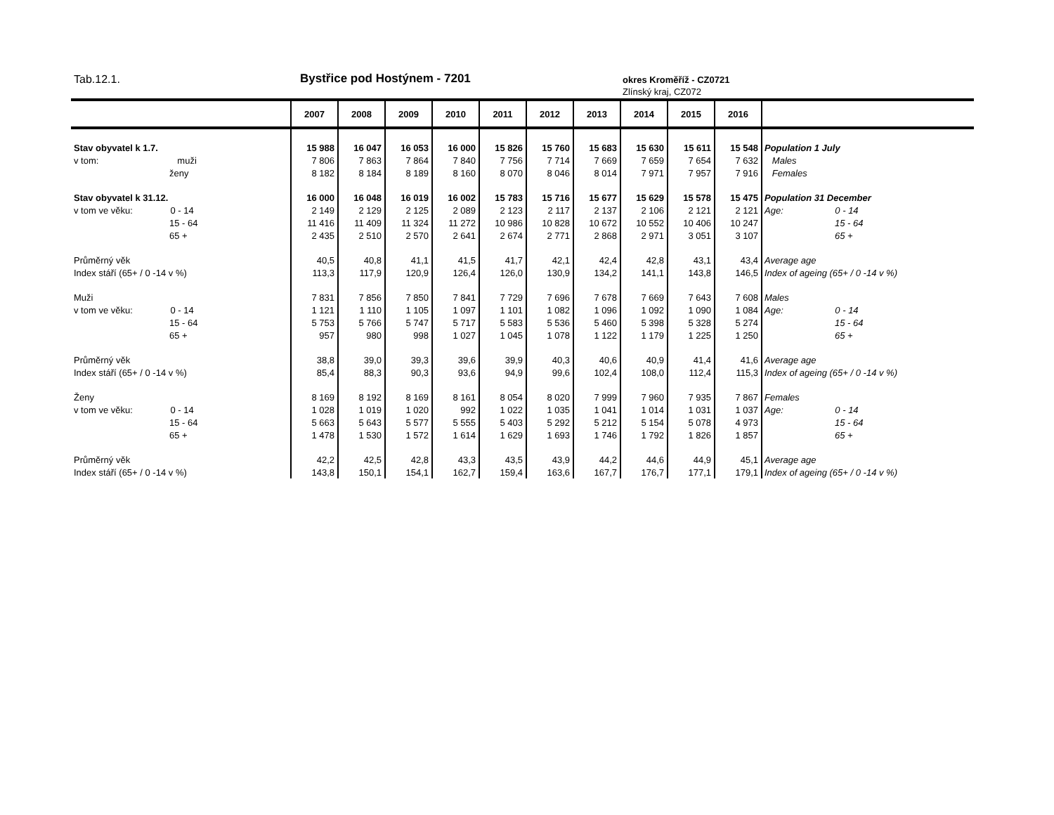Tab.12.1. Bystřice pod Hostýnem - 7201 okres Kroměříž - CZ0721
Zlínský kraj, CZ072
| | 2007 | 2008 | 2009 | 2010 | 2011 | 2012 | 2013 | 2014 | 2015 | 2016 | |
| --- | --- | --- | --- | --- | --- | --- | --- | --- | --- | --- | --- |
| Stav obyvatel k 1.7. | 15 988 | 16 047 | 16 053 | 16 000 | 15 826 | 15 760 | 15 683 | 15 630 | 15 611 | 15 548 | Population 1 July |
| v tom: muži | 7 806 | 7 863 | 7 864 | 7 840 | 7 756 | 7 714 | 7 669 | 7 659 | 7 654 | 7 632 | Males |
| ženy | 8 182 | 8 184 | 8 189 | 8 160 | 8 070 | 8 046 | 8 014 | 7 971 | 7 957 | 7 916 | Females |
| Stav obyvatel k 31.12. | 16 000 | 16 048 | 16 019 | 16 002 | 15 783 | 15 716 | 15 677 | 15 629 | 15 578 | 15 475 | Population 31 December |
| v tom ve věku: 0 - 14 | 2 149 | 2 129 | 2 125 | 2 089 | 2 123 | 2 117 | 2 137 | 2 106 | 2 121 | 2 121 | Age: 0 - 14 |
| 15 - 64 | 11 416 | 11 409 | 11 324 | 11 272 | 10 986 | 10 828 | 10 672 | 10 552 | 10 406 | 10 247 | 15 - 64 |
| 65 + | 2 435 | 2 510 | 2 570 | 2 641 | 2 674 | 2 771 | 2 868 | 2 971 | 3 051 | 3 107 | 65 + |
| Průměrný věk | 40,5 | 40,8 | 41,1 | 41,5 | 41,7 | 42,1 | 42,4 | 42,8 | 43,1 | 43,4 | Average age |
| Index stáří (65+ / 0 -14 v %) | 113,3 | 117,9 | 120,9 | 126,4 | 126,0 | 130,9 | 134,2 | 141,1 | 143,8 | 146,5 | Index of ageing (65+ / 0 -14 v %) |
| Muži | 7 831 | 7 856 | 7 850 | 7 841 | 7 729 | 7 696 | 7 678 | 7 669 | 7 643 | 7 608 | Males |
| v tom ve věku: 0 - 14 | 1 121 | 1 110 | 1 105 | 1 097 | 1 101 | 1 082 | 1 096 | 1 092 | 1 090 | 1 084 | Age: 0 - 14 |
| 15 - 64 | 5 753 | 5 766 | 5 747 | 5 717 | 5 583 | 5 536 | 5 460 | 5 398 | 5 328 | 5 274 | 15 - 64 |
| 65 + | 957 | 980 | 998 | 1 027 | 1 045 | 1 078 | 1 122 | 1 179 | 1 225 | 1 250 | 65 + |
| Průměrný věk | 38,8 | 39,0 | 39,3 | 39,6 | 39,9 | 40,3 | 40,6 | 40,9 | 41,4 | 41,6 | Average age |
| Index stáří (65+ / 0 -14 v %) | 85,4 | 88,3 | 90,3 | 93,6 | 94,9 | 99,6 | 102,4 | 108,0 | 112,4 | 115,3 | Index of ageing (65+ / 0 -14 v %) |
| Ženy | 8 169 | 8 192 | 8 169 | 8 161 | 8 054 | 8 020 | 7 999 | 7 960 | 7 935 | 7 867 | Females |
| v tom ve věku: 0 - 14 | 1 028 | 1 019 | 1 020 | 992 | 1 022 | 1 035 | 1 041 | 1 014 | 1 031 | 1 037 | Age: 0 - 14 |
| 15 - 64 | 5 663 | 5 643 | 5 577 | 5 555 | 5 403 | 5 292 | 5 212 | 5 154 | 5 078 | 4 973 | 15 - 64 |
| 65 + | 1 478 | 1 530 | 1 572 | 1 614 | 1 629 | 1 693 | 1 746 | 1 792 | 1 826 | 1 857 | 65 + |
| Průměrný věk | 42,2 | 42,5 | 42,8 | 43,3 | 43,5 | 43,9 | 44,2 | 44,6 | 44,9 | 45,1 | Average age |
| Index stáří (65+ / 0 -14 v %) | 143,8 | 150,1 | 154,1 | 162,7 | 159,4 | 163,6 | 167,7 | 176,7 | 177,1 | 179,1 | Index of ageing (65+ / 0 -14 v %) |